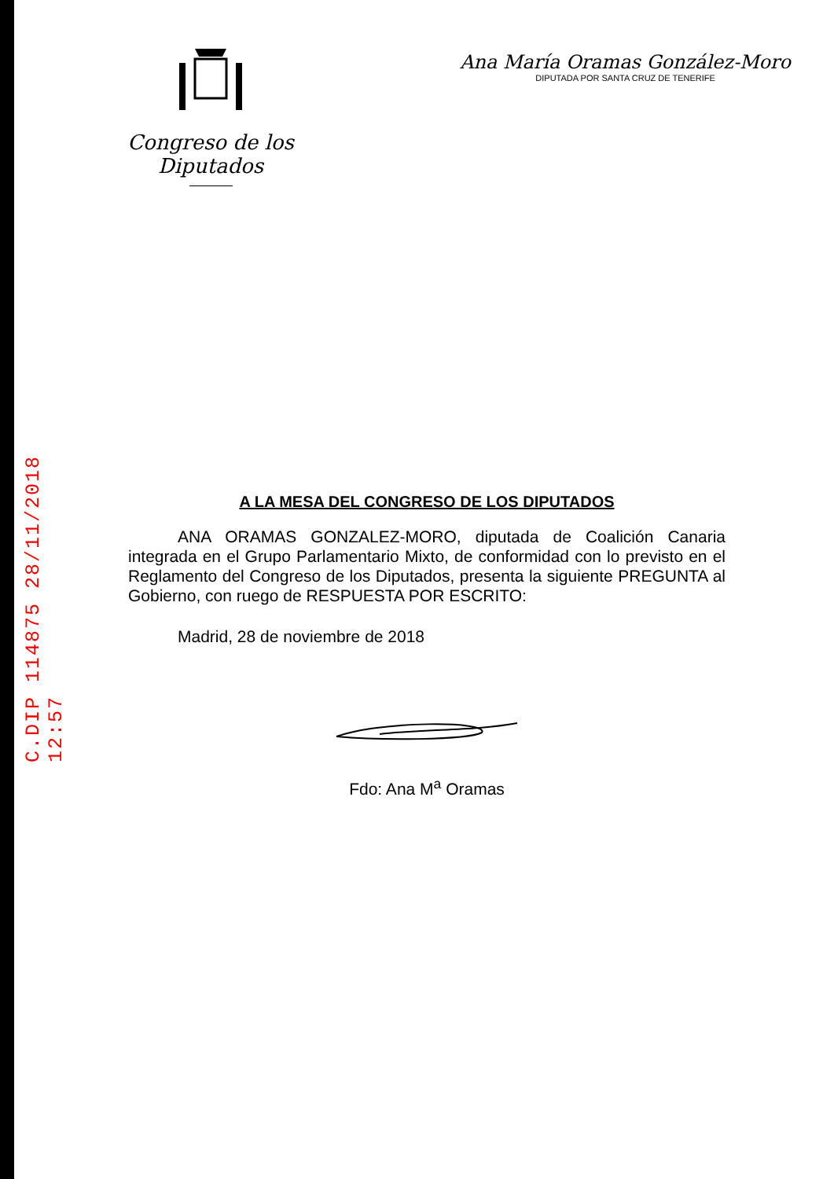C.DIP 114875 28/11/2018 12:57
Congreso de los Diputados
Ana María Oramas González-Moro
DIPUTADA POR SANTA CRUZ DE TENERIFE
A LA MESA DEL CONGRESO DE LOS DIPUTADOS
ANA ORAMAS GONZALEZ-MORO, diputada de Coalición Canaria integrada en el Grupo Parlamentario Mixto, de conformidad con lo previsto en el Reglamento del Congreso de los Diputados, presenta la siguiente PREGUNTA al Gobierno, con ruego de RESPUESTA POR ESCRITO:
Madrid, 28 de noviembre de 2018
Fdo: Ana M<sup>a</sup> Oramas